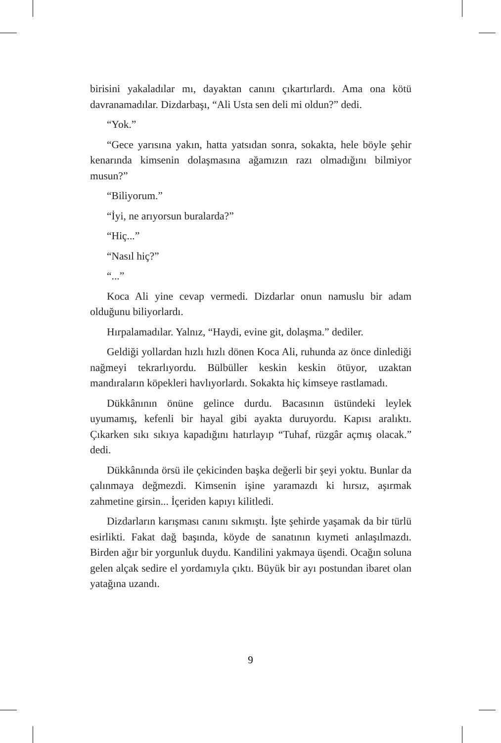birisini yakaladılar mı, dayaktan canını çıkartırlardı. Ama ona kötü davranamadılar. Dizdarbaşı, “Ali Usta sen deli mi oldun?” dedi.
“Yok.”
“Gece yarısına yakın, hatta yatsıdan sonra, sokakta, hele böyle şehir kenarında kimsenin dolaşmasına ağamızın razı olmadığını bilmiyor musun?”
“Biliyorum.”
“İyi, ne arıyorsun buralarda?”
“Hiç...”
“Nasıl hiç?”
“...”
Koca Ali yine cevap vermedi. Dizdarlar onun namuslu bir adam olduğunu biliyorlardı.
Hırpalamadılar. Yalnız, “Haydi, evine git, dolaşma.” dediler.
Geldiği yollardan hızlı hızlı dönen Koca Ali, ruhunda az önce dinlediği nağmeyi tekrarlıyordu. Bülbüller keskin keskin ötüyor, uzaktan mandıraların köpekleri havlıyorlardı. Sokakta hiç kimseye rastlamadı.
Dükkânının önüne gelince durdu. Bacasının üstündeki leylek uyumamış, kefenli bir hayal gibi ayakta duruyordu. Kapısı aralıktı. Çıkarken sıkı sıkıya kapadığını hatırlayıp “Tuhaf, rüzgâr açmış olacak.” dedi.
Dükkânında örsü ile çekicinden başka değerli bir şeyi yoktu. Bunlar da çalınmaya değmezdi. Kimsenin işine yaramazdı ki hırsız, aşırmak zahmetine girsin... İçeriden kapıyı kilitledi.
Dizdarların karışması canını sıkmıştı. İşte şehirde yaşamak da bir türlü esirlikti. Fakat dağ başında, köyde de sanatının kıymeti anlaşılmazdı. Birden ağır bir yorgunluk duydu. Kandilini yakmaya üşendi. Ocağın soluna gelen alçak sedire el yordamıyla çıktı. Büyük bir ayı postundan ibaret olan yatağına uzandı.
9